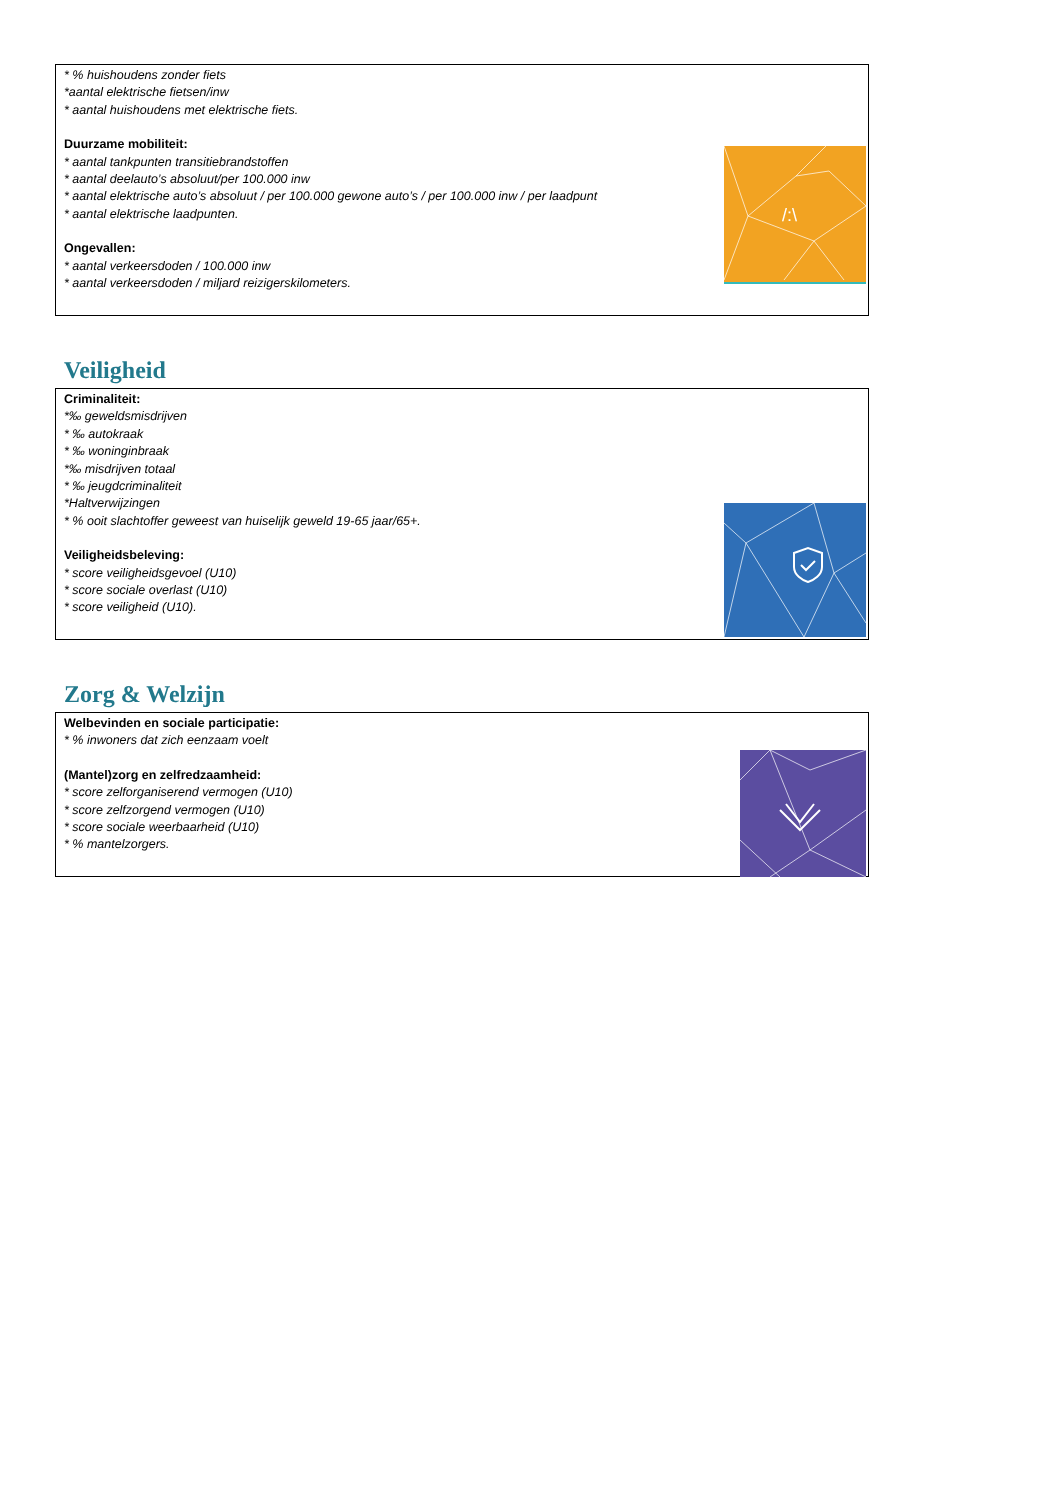/:\
* % huishoudens zonder fiets
*aantal elektrische fietsen/inw
* aantal huishoudens met elektrische fiets.
Duurzame mobiliteit:
* aantal tankpunten transitiebrandstoffen
* aantal deelauto’s absoluut/per 100.000 inw
* aantal elektrische auto’s absoluut / per 100.000 gewone auto’s / per 100.000 inw / per laadpunt
* aantal elektrische laadpunten.
Ongevallen:
* aantal verkeersdoden / 100.000 inw
* aantal verkeersdoden / miljard reizigerskilometers.
Veiligheid
Criminaliteit:
*‰ geweldsmisdrijven
* ‰ autokraak
* ‰ woninginbraak
*‰ misdrijven totaal
* ‰ jeugdcriminaliteit
*Haltverwijzingen
* % ooit slachtoffer geweest van huiselijk geweld 19-65 jaar/65+.
Veiligheidsbeleving:
* score veiligheidsgevoel (U10)
* score sociale overlast (U10)
* score veiligheid (U10).
Zorg & Welzijn
Welbevinden en sociale participatie:
* % inwoners dat zich eenzaam voelt
(Mantel)zorg en zelfredzaamheid:
* score zelforganiserend vermogen (U10)
* score zelfzorgend vermogen (U10)
* score sociale weerbaarheid (U10)
* % mantelzorgers.